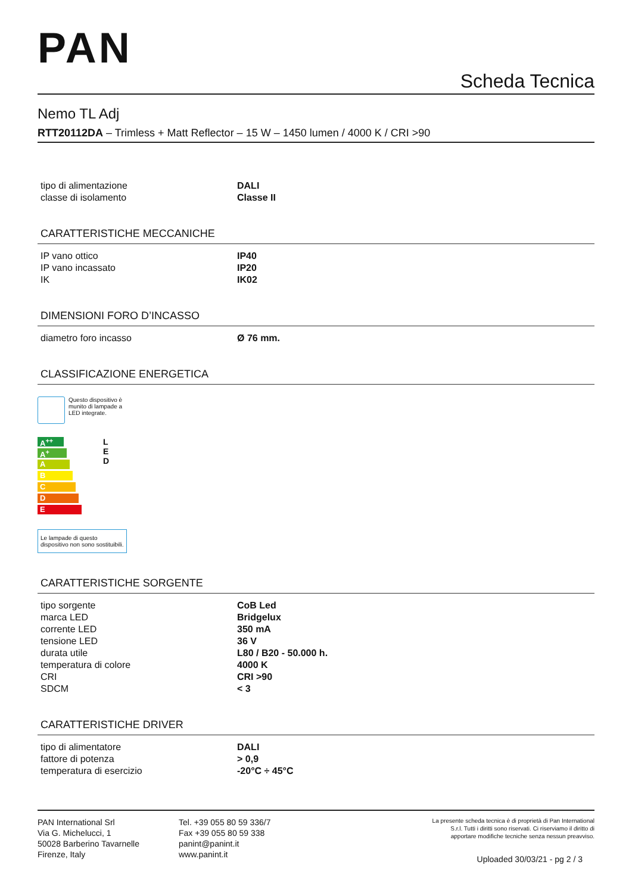PAN
Scheda Tecnica
Nemo TL Adj
RTT20112DA – Trimless + Matt Reflector – 15 W – 1450 lumen / 4000 K / CRI >90
| tipo di alimentazione | DALI |
| classe di isolamento | Classe II |
CARATTERISTICHE MECCANICHE
| IP vano ottico | IP40 |
| IP vano incassato | IP20 |
| IK | IK02 |
DIMENSIONI FORO D’INCASSO
| diametro foro incasso | Ø 76 mm. |
CLASSIFICAZIONE ENERGETICA
Questo dispositivo è
munito di lampade a
LED integrate.
A<sup>++</sup>
A<sup>+</sup>
A
B
C
D
E
L
E
D
Le lampade di questo
dispositivo non sono sostituibili.
CARATTERISTICHE SORGENTE
| tipo sorgente | CoB Led |
| marca LED | Bridgelux |
| corrente LED | 350 mA |
| tensione LED | 36 V |
| durata utile | L80 / B20 - 50.000 h. |
| temperatura di colore | 4000 K |
| CRI | CRI >90 |
| SDCM | < 3 |
CARATTERISTICHE DRIVER
| tipo di alimentatore | DALI |
| fattore di potenza | > 0,9 |
| temperatura di esercizio | -20°C ÷ 45°C |
PAN International Srl
Via G. Michelucci, 1
50028 Barberino Tavarnelle
Firenze, Italy
Tel. +39 055 80 59 336/7
Fax +39 055 80 59 338
panint@panint.it
www.panint.it
La presente scheda tecnica è di proprietà di Pan International
S.r.l. Tutti i diritti sono riservati. Ci riserviamo il diritto di
apportare modifiche tecniche senza nessun preavviso.
Uploaded 30/03/21 - pg 2 / 3